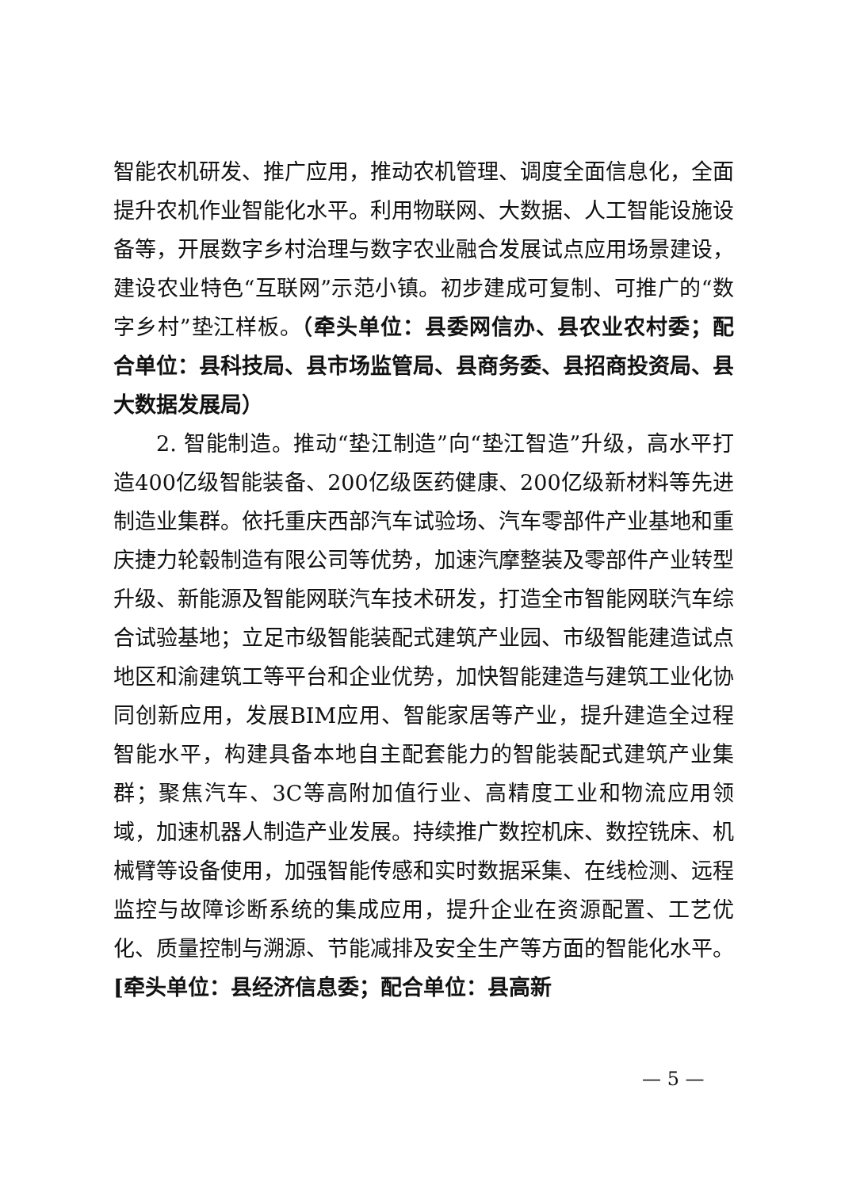智能农机研发、推广应用，推动农机管理、调度全面信息化，全面提升农机作业智能化水平。利用物联网、大数据、人工智能设施设备等，开展数字乡村治理与数字农业融合发展试点应用场景建设，建设农业特色“互联网”示范小镇。初步建成可复制、可推广的“数字乡村”垫江样板。（牵头单位：县委网信办、县农业农村委；配合单位：县科技局、县市场监管局、县商务委、县招商投资局、县大数据发展局）
2. 智能制造。推动“垫江制造”向“垫江智造”升级，高水平打造400亿级智能装备、200亿级医药健康、200亿级新材料等先进制造业集群。依托重庆西部汽车试验场、汽车零部件产业基地和重庆捷力轮毂制造有限公司等优势，加速汽摩整装及零部件产业转型升级、新能源及智能网联汽车技术研发，打造全市智能网联汽车综合试验基地；立足市级智能装配式建筑产业园、市级智能建造试点地区和渝建筑工等平台和企业优势，加快智能建造与建筑工业化协同创新应用，发展BIM应用、智能家居等产业，提升建造全过程智能水平，构建具备本地自主配套能力的智能装配式建筑产业集群；聚焦汽车、3C等高附加值行业、高精度工业和物流应用领域，加速机器人制造产业发展。持续推广数控机床、数控铣床、机械臂等设备使用，加强智能传感和实时数据采集、在线检测、远程监控与故障诊断系统的集成应用，提升企业在资源配置、工艺优化、质量控制与溯源、节能减排及安全生产等方面的智能化水平。[牵头单位：县经济信息委；配合单位：县高新
— 5 —